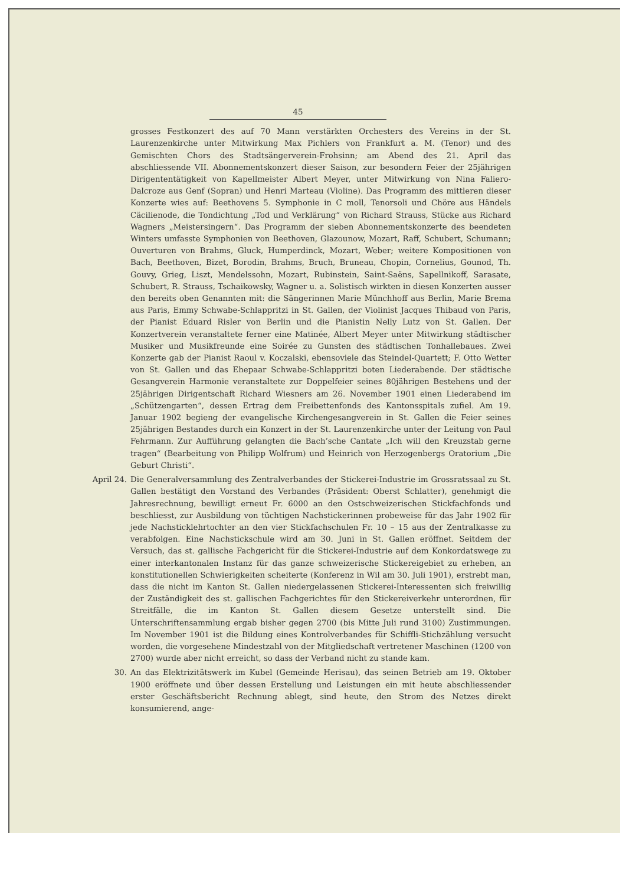45
grosses Festkonzert des auf 70 Mann verstärkten Orchesters des Vereins in der St. Laurenzenkirche unter Mitwirkung Max Pichlers von Frankfurt a. M. (Tenor) und des Gemischten Chors des Stadtsängerverein-Frohsinn; am Abend des 21. April das abschliessende VII. Abonnementskonzert dieser Saison, zur besondern Feier der 25jährigen Dirigententätigkeit von Kapellmeister Albert Meyer, unter Mitwirkung von Nina Faliero-Dalcroze aus Genf (Sopran) und Henri Marteau (Violine). Das Programm des mittleren dieser Konzerte wies auf: Beethovens 5. Symphonie in C moll, Tenorsoli und Chöre aus Händels Cäcilienode, die Tondichtung „Tod und Verklärung“ von Richard Strauss, Stücke aus Richard Wagners „Meistersingern“. Das Programm der sieben Abonnementskonzerte des beendeten Winters umfasste Symphonien von Beethoven, Glazounow, Mozart, Raff, Schubert, Schumann; Ouverturen von Brahms, Gluck, Humperdinck, Mozart, Weber; weitere Kompositionen von Bach, Beethoven, Bizet, Borodin, Brahms, Bruch, Bruneau, Chopin, Cornelius, Gounod, Th. Gouvy, Grieg, Liszt, Mendelssohn, Mozart, Rubinstein, Saint-Saëns, Sapellnikoff, Sarasate, Schubert, R. Strauss, Tschaikowsky, Wagner u. a. Solistisch wirkten in diesen Konzerten ausser den bereits oben Genannten mit: die Sängerinnen Marie Münchhoff aus Berlin, Marie Brema aus Paris, Emmy Schwabe-Schlappritzi in St. Gallen, der Violinist Jacques Thibaud von Paris, der Pianist Eduard Risler von Berlin und die Pianistin Nelly Lutz von St. Gallen. Der Konzertverein veranstaltete ferner eine Matinée, Albert Meyer unter Mitwirkung städtischer Musiker und Musikfreunde eine Soirée zu Gunsten des städtischen Tonhallebaues. Zwei Konzerte gab der Pianist Raoul v. Koczalski, ebensoviele das Steindel-Quartett; F. Otto Wetter von St. Gallen und das Ehepaar Schwabe-Schlappritzi boten Liederabende. Der städtische Gesangverein Harmonie veranstaltete zur Doppelfeier seines 80jährigen Bestehens und der 25jährigen Dirigentschaft Richard Wiesners am 26. November 1901 einen Liederabend im „Schützengarten“, dessen Ertrag dem Freibettenfonds des Kantonsspitals zufiel. Am 19. Januar 1902 begieng der evangelische Kirchengesangverein in St. Gallen die Feier seines 25jährigen Bestandes durch ein Konzert in der St. Laurenzenkirche unter der Leitung von Paul Fehrmann. Zur Aufführung gelangten die Bach’sche Cantate „Ich will den Kreuzstab gerne tragen“ (Bearbeitung von Philipp Wolfrum) und Heinrich von Herzogenbergs Oratorium „Die Geburt Christi“.
April 24. Die Generalversammlung des Zentralverbandes der Stickerei-Industrie im Grossratssaal zu St. Gallen bestätigt den Vorstand des Verbandes (Präsident: Oberst Schlatter), genehmigt die Jahresrechnung, bewilligt erneut Fr. 6000 an den Ostschweizerischen Stickfachfonds und beschliesst, zur Ausbildung von tüchtigen Nachstickerinnen probeweise für das Jahr 1902 für jede Nachsticklehrtochter an den vier Stickfachschulen Fr. 10 – 15 aus der Zentralkasse zu verabfolgen. Eine Nachstickschule wird am 30. Juni in St. Gallen eröffnet. Seitdem der Versuch, das st. gallische Fachgericht für die Stickerei-Industrie auf dem Konkordatswege zu einer interkantonalen Instanz für das ganze schweizerische Stickereigebiet zu erheben, an konstitutionellen Schwierigkeiten scheiterte (Konferenz in Wil am 30. Juli 1901), erstrebt man, dass die nicht im Kanton St. Gallen niedergelassenen Stickerei-Interessenten sich freiwillig der Zuständigkeit des st. gallischen Fachgerichtes für den Stickereiverkehr unterordnen, für Streitfälle, die im Kanton St. Gallen diesem Gesetze unterstellt sind. Die Unterschriftensammlung ergab bisher gegen 2700 (bis Mitte Juli rund 3100) Zustimmungen. Im November 1901 ist die Bildung eines Kontrolverbandes für Schiffli-Stichzählung versucht worden, die vorgesehene Mindestzahl von der Mitgliedschaft vertretener Maschinen (1200 von 2700) wurde aber nicht erreicht, so dass der Verband nicht zu stande kam.
30. An das Elektrizitätswerk im Kubel (Gemeinde Herisau), das seinen Betrieb am 19. Oktober 1900 eröffnete und über dessen Erstellung und Leistungen ein mit heute abschliessender erster Geschäftsbericht Rechnung ablegt, sind heute, den Strom des Netzes direkt konsumierend, ange-